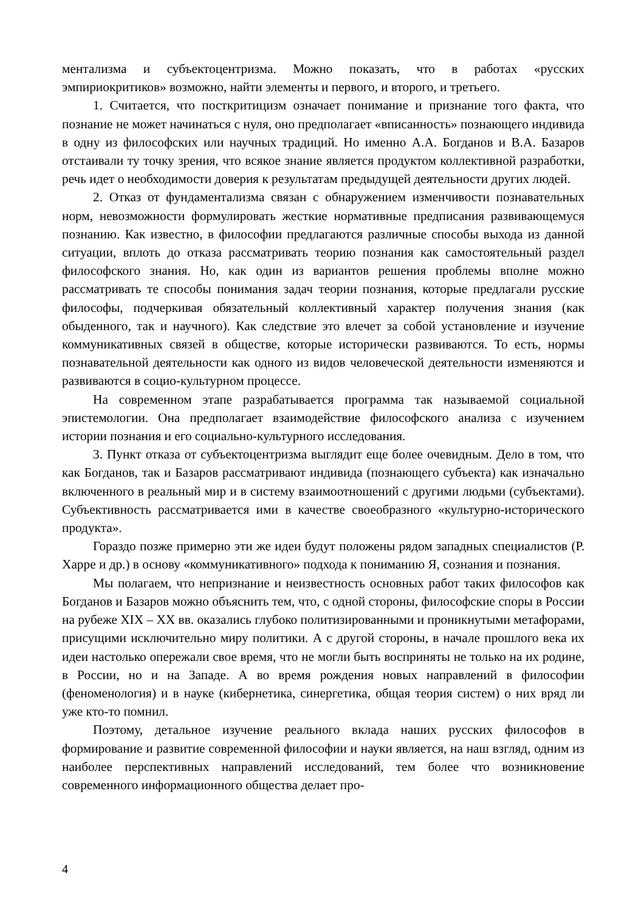ментализма и субъектоцентризма. Можно показать, что в работах «русских эмпириокритиков» возможно, найти элементы и первого, и второго, и третьего.
1. Считается, что посткритицизм означает понимание и признание того факта, что познание не может начинаться с нуля, оно предполагает «вписанность» познающего индивида в одну из философских или научных традиций. Но именно А.А. Богданов и В.А. Базаров отстаивали ту точку зрения, что всякое знание является продуктом коллективной разработки, речь идет о необходимости доверия к результатам предыдущей деятельности других людей.
2. Отказ от фундаментализма связан с обнаружением изменчивости познавательных норм, невозможности формулировать жесткие нормативные предписания развивающемуся познанию. Как известно, в философии предлагаются различные способы выхода из данной ситуации, вплоть до отказа рассматривать теорию познания как самостоятельный раздел философского знания. Но, как один из вариантов решения проблемы вполне можно рассматривать те способы понимания задач теории познания, которые предлагали русские философы, подчеркивая обязательный коллективный характер получения знания (как обыденного, так и научного). Как следствие это влечет за собой установление и изучение коммуникативных связей в обществе, которые исторически развиваются. То есть, нормы познавательной деятельности как одного из видов человеческой деятельности изменяются и развиваются в социо-культурном процессе.
На современном этапе разрабатывается программа так называемой социальной эпистемологии. Она предполагает взаимодействие философского анализа с изучением истории познания и его социально-культурного исследования.
3. Пункт отказа от субъектоцентризма выглядит еще более очевидным. Дело в том, что как Богданов, так и Базаров рассматривают индивида (познающего субъекта) как изначально включенного в реальный мир и в систему взаимоотношений с другими людьми (субъектами). Субъективность рассматривается ими в качестве своеобразного «культурно-исторического продукта».
Гораздо позже примерно эти же идеи будут положены рядом западных специалистов (Р. Харре и др.) в основу «коммуникативного» подхода к пониманию Я, сознания и познания.
Мы полагаем, что непризнание и неизвестность основных работ таких философов как Богданов и Базаров можно объяснить тем, что, с одной стороны, философские споры в России на рубеже XIX – XX вв. оказались глубоко политизированными и проникнутыми метафорами, присущими исключительно миру политики. А с другой стороны, в начале прошлого века их идеи настолько опережали свое время, что не могли быть восприняты не только на их родине, в России, но и на Западе. А во время рождения новых направлений в философии (феноменология) и в науке (кибернетика, синергетика, общая теория систем) о них вряд ли уже кто-то помнил.
Поэтому, детальное изучение реального вклада наших русских философов в формирование и развитие современной философии и науки является, на наш взгляд, одним из наиболее перспективных направлений исследований, тем более что возникновение современного информационного общества делает про-
4